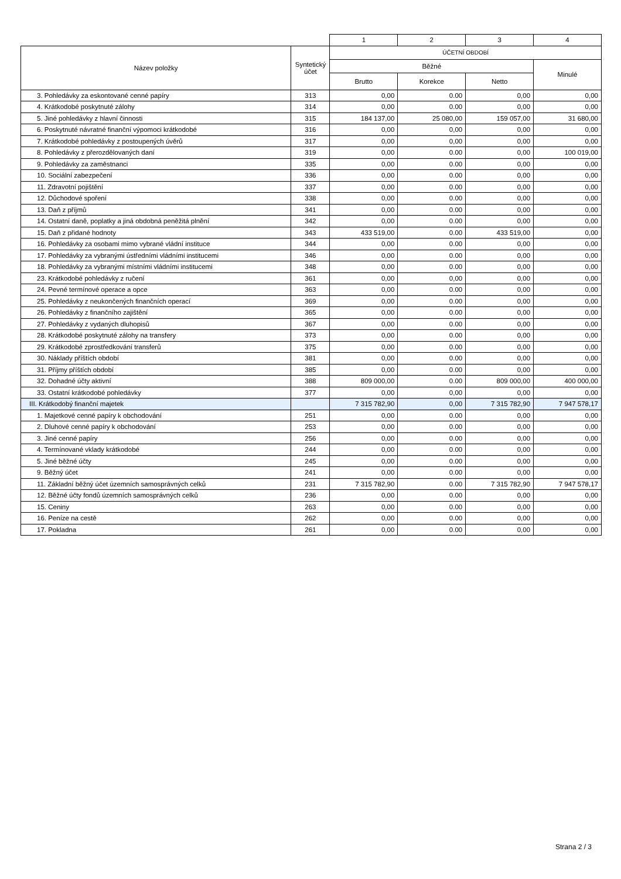| | | 1 | 2 | 3 | 4 |
| --- | --- | --- | --- | --- | --- |
| Název položky | Syntetický účet | ÚČETNÍ OBDOBÍ | | | |
| | | Běžné | | | Minulé |
| | | Brutto | Korekce | Netto | |
| 3. Pohledávky za eskontované cenné papíry | 313 | 0,00 | 0.00 | 0,00 | 0,00 |
| 4. Krátkodobé poskytnuté zálohy | 314 | 0,00 | 0.00 | 0,00 | 0,00 |
| 5. Jiné pohledávky z hlavní činnosti | 315 | 184 137,00 | 25 080,00 | 159 057,00 | 31 680,00 |
| 6. Poskytnuté návratné finanční výpomoci krátkodobé | 316 | 0,00 | 0,00 | 0,00 | 0,00 |
| 7. Krátkodobé pohledávky z postoupených úvěrů | 317 | 0,00 | 0,00 | 0,00 | 0,00 |
| 8. Pohledávky z přerozdělovaných daní | 319 | 0,00 | 0.00 | 0,00 | 100 019,00 |
| 9. Pohledávky za zaměstnanci | 335 | 0,00 | 0.00 | 0,00 | 0,00 |
| 10. Sociální zabezpečení | 336 | 0,00 | 0.00 | 0,00 | 0,00 |
| 11. Zdravotní pojištění | 337 | 0,00 | 0.00 | 0,00 | 0,00 |
| 12. Důchodové spoření | 338 | 0,00 | 0.00 | 0,00 | 0,00 |
| 13. Daň z příjmů | 341 | 0,00 | 0.00 | 0,00 | 0,00 |
| 14. Ostatní daně, poplatky a jiná obdobná peněžitá plnění | 342 | 0,00 | 0.00 | 0,00 | 0,00 |
| 15. Daň z přidané hodnoty | 343 | 433 519,00 | 0.00 | 433 519,00 | 0,00 |
| 16. Pohledávky za osobami mimo vybrané vládní instituce | 344 | 0,00 | 0.00 | 0,00 | 0,00 |
| 17. Pohledávky za vybranými ústředními vládními institucemi | 346 | 0,00 | 0.00 | 0,00 | 0,00 |
| 18. Pohledávky za vybranými místními vládními institucemi | 348 | 0,00 | 0.00 | 0,00 | 0,00 |
| 23. Krátkodobé pohledávky z ručení | 361 | 0,00 | 0,00 | 0,00 | 0,00 |
| 24. Pevné termínové operace a opce | 363 | 0,00 | 0.00 | 0,00 | 0,00 |
| 25. Pohledávky z neukončených finančních operací | 369 | 0,00 | 0.00 | 0,00 | 0,00 |
| 26. Pohledávky z finančního zajištění | 365 | 0,00 | 0.00 | 0,00 | 0,00 |
| 27. Pohledávky z vydaných dluhopisů | 367 | 0,00 | 0.00 | 0,00 | 0,00 |
| 28. Krátkodobé poskytnuté zálohy na transfery | 373 | 0,00 | 0.00 | 0,00 | 0,00 |
| 29. Krátkodobé zprostředkování transferů | 375 | 0,00 | 0.00 | 0,00 | 0,00 |
| 30. Náklady příštích období | 381 | 0,00 | 0.00 | 0,00 | 0,00 |
| 31. Příjmy příštích období | 385 | 0,00 | 0.00 | 0,00 | 0,00 |
| 32. Dohadné účty aktivní | 388 | 809 000,00 | 0.00 | 809 000,00 | 400 000,00 |
| 33. Ostatní krátkodobé pohledávky | 377 | 0,00 | 0,00 | 0,00 | 0,00 |
| III. Krátkodobý finanční majetek | | 7 315 782,90 | 0,00 | 7 315 782,90 | 7 947 578,17 |
| 1. Majetkové cenné papíry k obchodování | 251 | 0,00 | 0.00 | 0,00 | 0,00 |
| 2. Dluhové cenné papíry k obchodování | 253 | 0,00 | 0.00 | 0,00 | 0,00 |
| 3. Jiné cenné papíry | 256 | 0,00 | 0.00 | 0,00 | 0,00 |
| 4. Termínované vklady krátkodobé | 244 | 0,00 | 0.00 | 0,00 | 0,00 |
| 5. Jiné běžné účty | 245 | 0,00 | 0.00 | 0,00 | 0,00 |
| 9. Běžný účet | 241 | 0,00 | 0.00 | 0,00 | 0,00 |
| 11. Základní běžný účet územních samosprávných celků | 231 | 7 315 782,90 | 0.00 | 7 315 782,90 | 7 947 578,17 |
| 12. Běžné účty fondů územních samosprávných celků | 236 | 0,00 | 0.00 | 0,00 | 0,00 |
| 15. Ceniny | 263 | 0,00 | 0.00 | 0,00 | 0,00 |
| 16. Peníze na cestě | 262 | 0,00 | 0.00 | 0,00 | 0,00 |
| 17. Pokladna | 261 | 0,00 | 0.00 | 0,00 | 0,00 |
Strana 2 / 3